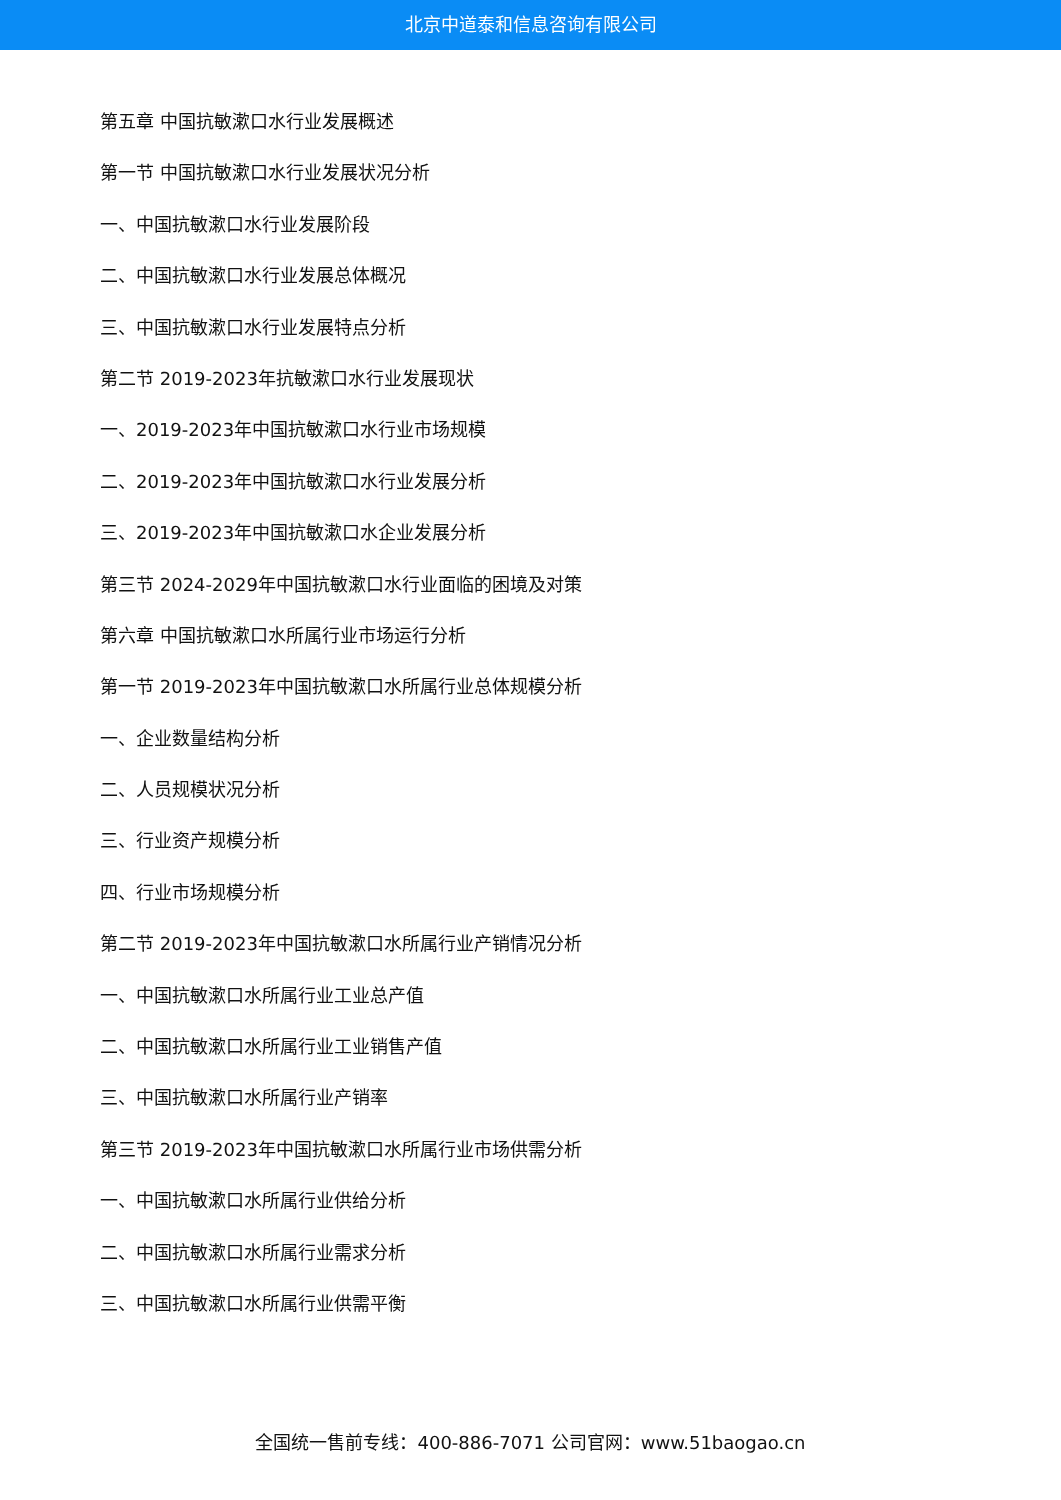北京中道泰和信息咨询有限公司
第五章 中国抗敏漱口水行业发展概述
第一节 中国抗敏漱口水行业发展状况分析
一、中国抗敏漱口水行业发展阶段
二、中国抗敏漱口水行业发展总体概况
三、中国抗敏漱口水行业发展特点分析
第二节 2019-2023年抗敏漱口水行业发展现状
一、2019-2023年中国抗敏漱口水行业市场规模
二、2019-2023年中国抗敏漱口水行业发展分析
三、2019-2023年中国抗敏漱口水企业发展分析
第三节 2024-2029年中国抗敏漱口水行业面临的困境及对策
第六章 中国抗敏漱口水所属行业市场运行分析
第一节 2019-2023年中国抗敏漱口水所属行业总体规模分析
一、企业数量结构分析
二、人员规模状况分析
三、行业资产规模分析
四、行业市场规模分析
第二节 2019-2023年中国抗敏漱口水所属行业产销情况分析
一、中国抗敏漱口水所属行业工业总产值
二、中国抗敏漱口水所属行业工业销售产值
三、中国抗敏漱口水所属行业产销率
第三节 2019-2023年中国抗敏漱口水所属行业市场供需分析
一、中国抗敏漱口水所属行业供给分析
二、中国抗敏漱口水所属行业需求分析
三、中国抗敏漱口水所属行业供需平衡
全国统一售前专线：400-886-7071 公司官网：www.51baogao.cn